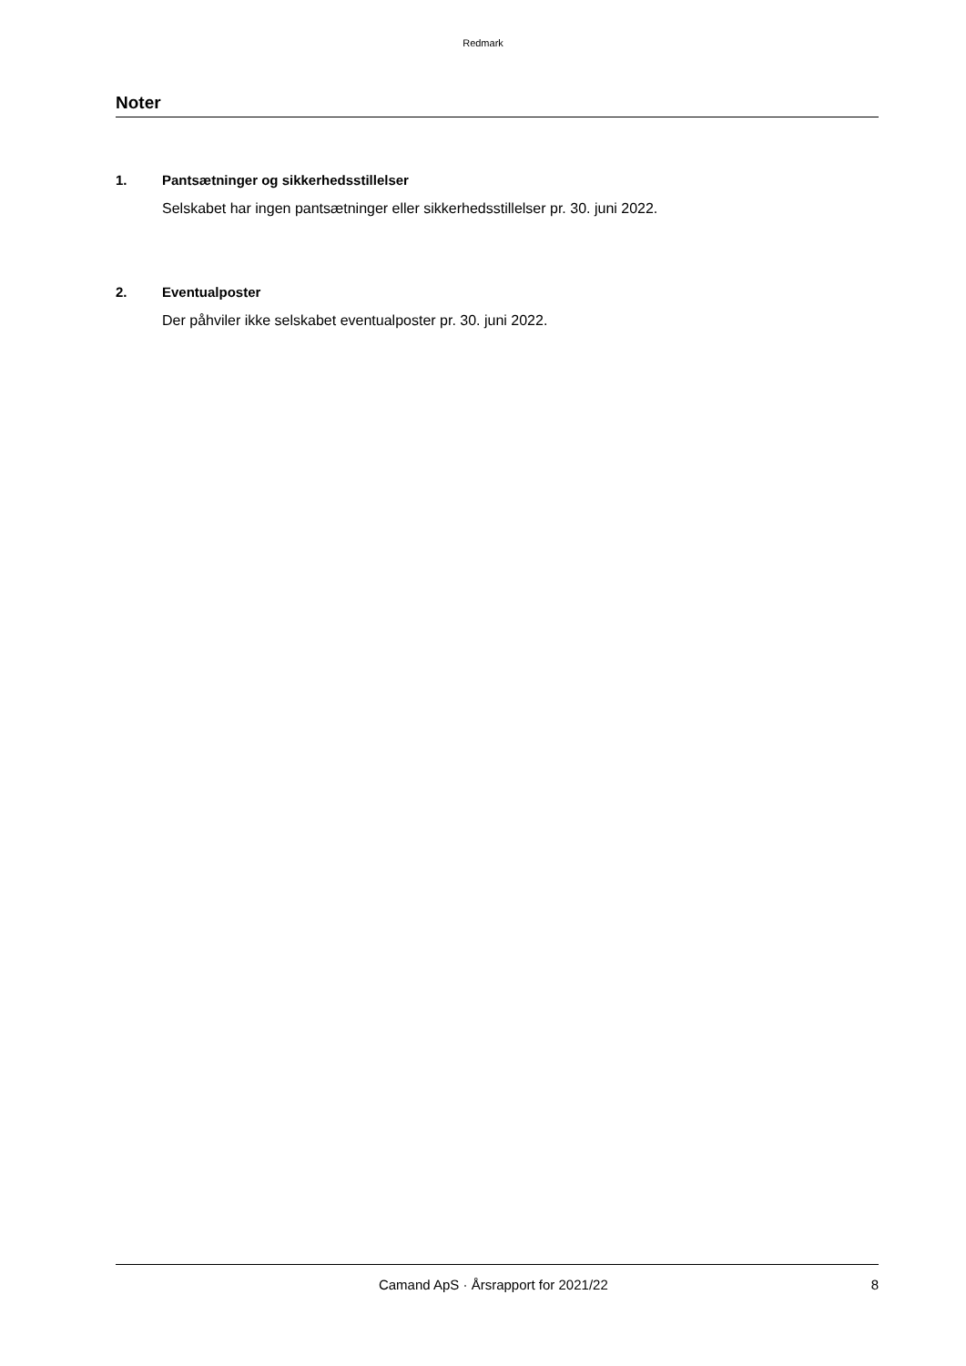Redmark
Noter
1. Pantsætninger og sikkerhedsstillelser
Selskabet har ingen pantsætninger eller sikkerhedsstillelser pr. 30. juni 2022.
2. Eventualposter
Der påhviler ikke selskabet eventualposter pr. 30. juni 2022.
Camand ApS · Årsrapport for 2021/22
8